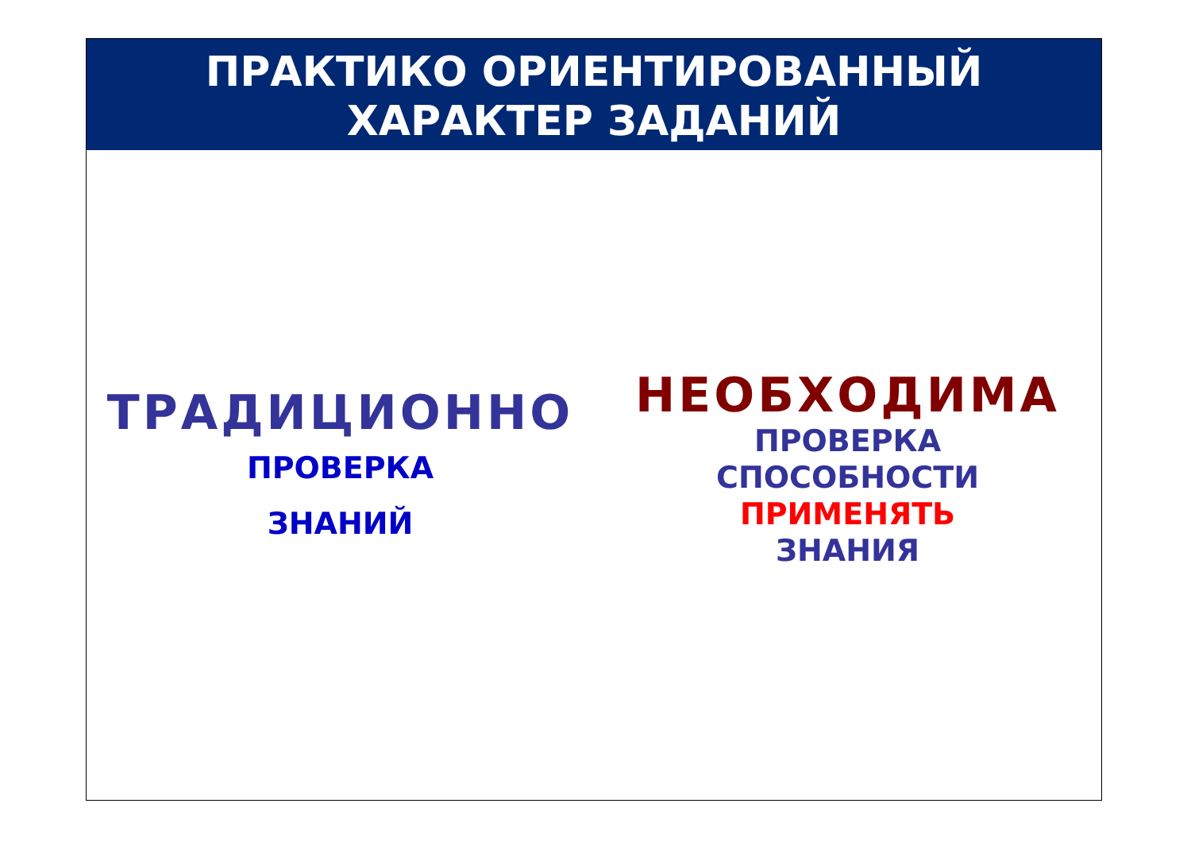ПРАКТИКО ОРИЕНТИРОВАННЫЙ
ХАРАКТЕР ЗАДАНИЙ
ТРАДИЦИОННО
ПРОВЕРКА
ЗНАНИЙ
НЕОБХОДИМА
ПРОВЕРКА
СПОСОБНОСТИ
ПРИМЕНЯТЬ
ЗНАНИЯ